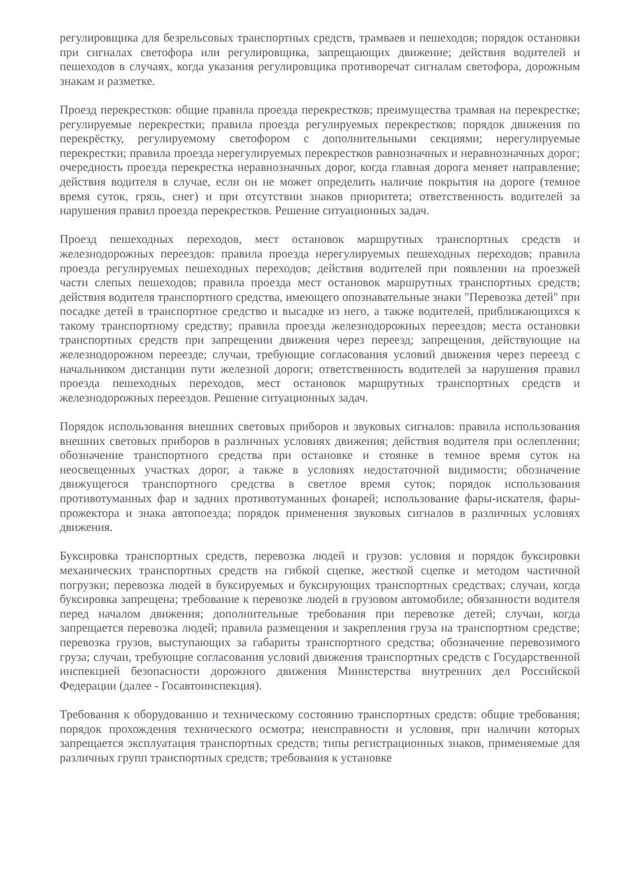регулировщика для безрельсовых транспортных средств, трамваев и пешеходов; порядок остановки при сигналах светофора или регулировщика, запрещающих движение; действия водителей и пешеходов в случаях, когда указания регулировщика противоречат сигналам светофора, дорожным знакам и разметке.
Проезд перекрестков: общие правила проезда перекрестков; преимущества трамвая на перекрестке; регулируемые перекрестки; правила проезда регулируемых перекрестков; порядок движения по перекрёстку, регулируемому светофором с дополнительными секциями; нерегулируемые перекрестки; правила проезда нерегулируемых перекрестков равнозначных и неравнозначных дорог; очередность проезда перекрестка неравнозначных дорог, когда главная дорога меняет направление; действия водителя в случае, если он не может определить наличие покрытия на дороге (темное время суток, грязь, снег) и при отсутствии знаков приоритета; ответственность водителей за нарушения правил проезда перекрестков. Решение ситуационных задач.
Проезд пешеходных переходов, мест остановок маршрутных транспортных средств и железнодорожных переездов: правила проезда нерегулируемых пешеходных переходов; правила проезда регулируемых пешеходных переходов; действия водителей при появлении на проезжей части слепых пешеходов; правила проезда мест остановок маршрутных транспортных средств; действия водителя транспортного средства, имеющего опознавательные знаки "Перевозка детей" при посадке детей в транспортное средство и высадке из него, а также водителей, приближающихся к такому транспортному средству; правила проезда железнодорожных переездов; места остановки транспортных средств при запрещении движения через переезд; запрещения, действующие на железнодорожном переезде; случаи, требующие согласования условий движения через переезд с начальником дистанции пути железной дороги; ответственность водителей за нарушения правил проезда пешеходных переходов, мест остановок маршрутных транспортных средств и железнодорожных переездов. Решение ситуационных задач.
Порядок использования внешних световых приборов и звуковых сигналов: правила использования внешних световых приборов в различных условиях движения; действия водителя при ослеплении; обозначение транспортного средства при остановке и стоянке в темное время суток на неосвещенных участках дорог, а также в условиях недостаточной видимости; обозначение движущегося транспортного средства в светлое время суток; порядок использования противотуманных фар и задних противотуманных фонарей; использование фары-искателя, фары-прожектора и знака автопоезда; порядок применения звуковых сигналов в различных условиях движения.
Буксировка транспортных средств, перевозка людей и грузов: условия и порядок буксировки механических транспортных средств на гибкой сцепке, жесткой сцепке и методом частичной погрузки; перевозка людей в буксируемых и буксирующих транспортных средствах; случаи, когда буксировка запрещена; требование к перевозке людей в грузовом автомобиле; обязанности водителя перед началом движения; дополнительные требования при перевозке детей; случаи, когда запрещается перевозка людей; правила размещения и закрепления груза на транспортном средстве; перевозка грузов, выступающих за габариты транспортного средства; обозначение перевозимого груза; случаи, требующие согласования условий движения транспортных средств с Государственной инспекцией безопасности дорожного движения Министерства внутренних дел Российской Федерации (далее - Госавтоинспекция).
Требования к оборудованию и техническому состоянию транспортных средств: общие требования; порядок прохождения технического осмотра; неисправности и условия, при наличии которых запрещается эксплуатация транспортных средств; типы регистрационных знаков, применяемые для различных групп транспортных средств; требования к установке